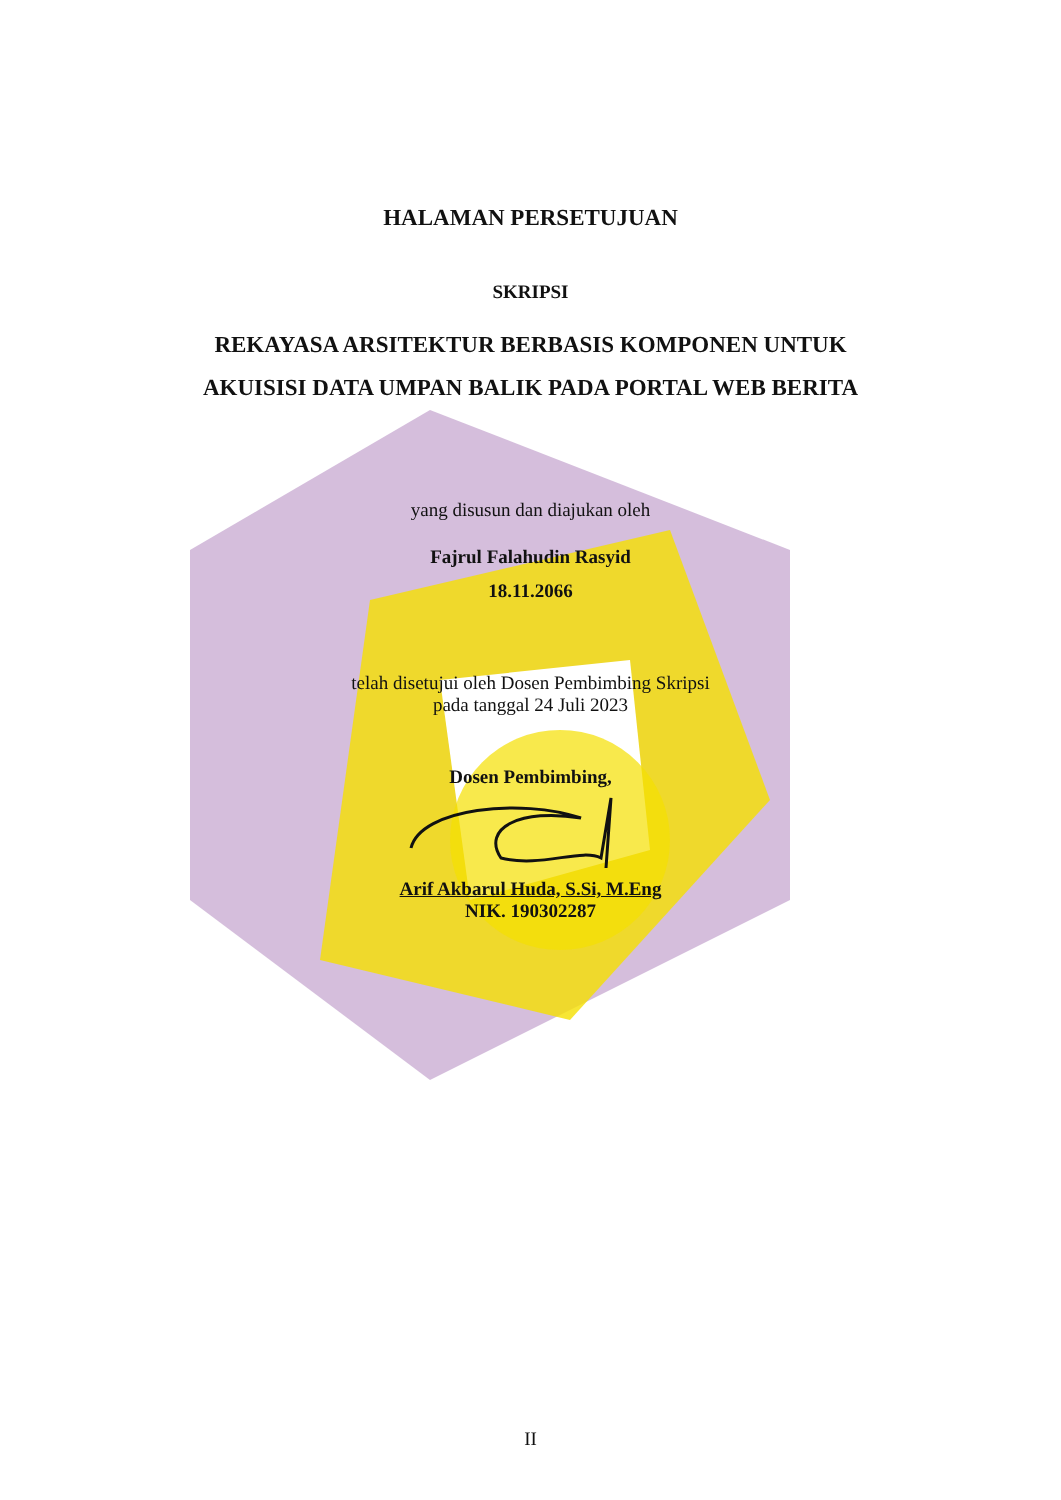HALAMAN PERSETUJUAN
SKRIPSI
REKAYASA ARSITEKTUR BERBASIS KOMPONEN UNTUK
AKUISISI DATA UMPAN BALIK PADA PORTAL WEB BERITA
yang disusun dan diajukan oleh
Fajrul Falahudin Rasyid
18.11.2066
telah disetujui oleh Dosen Pembimbing Skripsi
pada tanggal 24 Juli 2023
Dosen Pembimbing,
Arif Akbarul Huda, S.Si, M.Eng
NIK. 190302287
II